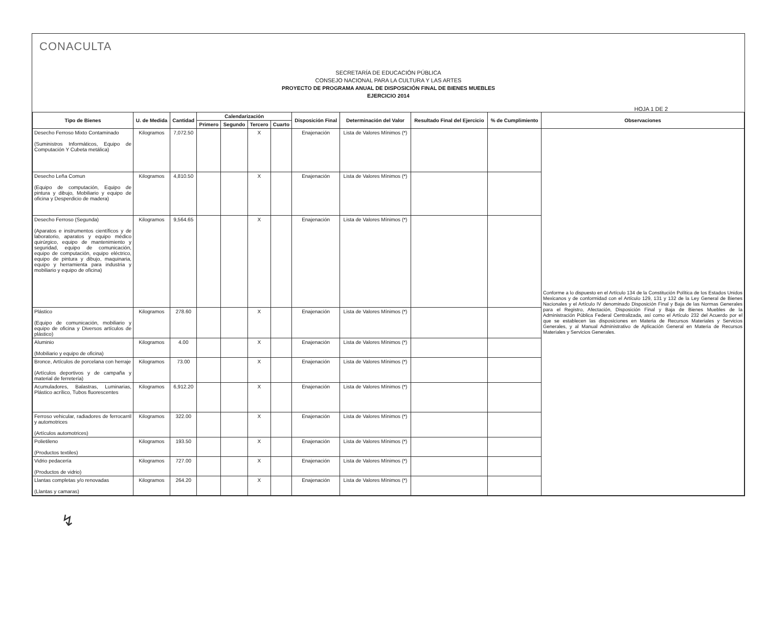CONACULTA
SECRETARÍA DE EDUCACIÓN PÚBLICA
CONSEJO NACIONAL PARA LA CULTURA Y LAS ARTES
PROYECTO DE PROGRAMA ANUAL DE DISPOSICIÓN FINAL DE BIENES MUEBLES
EJERCICIO 2014
HOJA 1 DE 2
| Tipo de Bienes | U. de Medida | Cantidad | Calendarización | | | | Disposición Final | Determinación del Valor | Resultado Final del Ejercicio | % de Cumplimiento | Observaciones |
| --- | --- | --- | --- | --- | --- | --- | --- | --- | --- | --- | --- |
| | | | Primero | Segundo | Tercero | Cuarto | | | | | |
| Desecho Ferroso Mixto Contaminado (Suministros Informáticos, Equipo de Computación Y Cubeta metálica) | Kilogramos | 7,072.50 | | | X | | Enajenación | Lista de Valores Mínimos (*) | | | Conforme a lo dispuesto en el Artículo 134 de la Constitución Política de los Estados Unidos Mexicanos y de conformidad con el Artículo 129, 131 y 132 de la Ley General de Bienes Nacionales y el Artículo IV denominado Disposición Final y Baja de las Normas Generales para el Registro, Afectación, Disposición Final y Baja de Bienes Muebles de la Administración Pública Federal Centralizada, así como el Artículo 232 del Acuerdo por el que se establecen las disposiciones en Materia de Recursos Materiales y Servicios Generales, y al Manual Administrativo de Aplicación General en Materia de Recursos Materiales y Servicios Generales. |
| Desecho Leña Comun (Equipo de computación, Equipo de pintura y dibujo, Mobiliario y equipo de oficina y Desperdicio de madera) | Kilogramos | 4,810.50 | | | X | | Enajenación | Lista de Valores Mínimos (*) | | | |
| Desecho Ferroso (Segunda) (Aparatos e instrumentos científicos y de laboratorio, aparatos y equipo médico quirúrgico, equipo de mantenimiento y seguridad, equipo de comunicación, equipo de computación, equipo eléctrico, equipo de pintura y dibujo, maquinaria, equipo y herramienta para industria y mobiliario y equipo de oficina) | Kilogramos | 9,564.65 | | | X | | Enajenación | Lista de Valores Mínimos (*) | | | |
| Plástico (Equipo de comunicación, mobiliario y equipo de oficina y Diversos artículos de plástico) | Kilogramos | 278.60 | | | X | | Enajenación | Lista de Valores Mínimos (*) | | | |
| Aluminio (Mobiliario y equipo de oficina) | Kilogramos | 4.00 | | | X | | Enajenación | Lista de Valores Mínimos (*) | | | |
| Bronce, Artículos de porcelana con herraje (Artículos deportivos y de campaña y material de ferretería) | Kilogramos | 73.00 | | | X | | Enajenación | Lista de Valores Mínimos (*) | | | |
| Acumuladores, Balastras, Luminarias, Plástico acrílico, Tubos fluorescentes | Kilogramos | 6,912.20 | | | X | | Enajenación | Lista de Valores Mínimos (*) | | | |
| Ferroso vehicular, radiadores de ferrocarril y automotrices (Artículos automotrices) | Kilogramos | 322.00 | | | X | | Enajenación | Lista de Valores Mínimos (*) | | | |
| Polietileno (Productos textiles) | Kilogramos | 193.50 | | | X | | Enajenación | Lista de Valores Mínimos (*) | | | |
| Vidrio pedacería (Productos de vidrio) | Kilogramos | 727.00 | | | X | | Enajenación | Lista de Valores Mínimos (*) | | | |
| Llantas completas y/o renovadas (Llantas y camaras) | Kilogramos | 264.20 | | | X | | Enajenación | Lista de Valores Mínimos (*) | | | |
↯